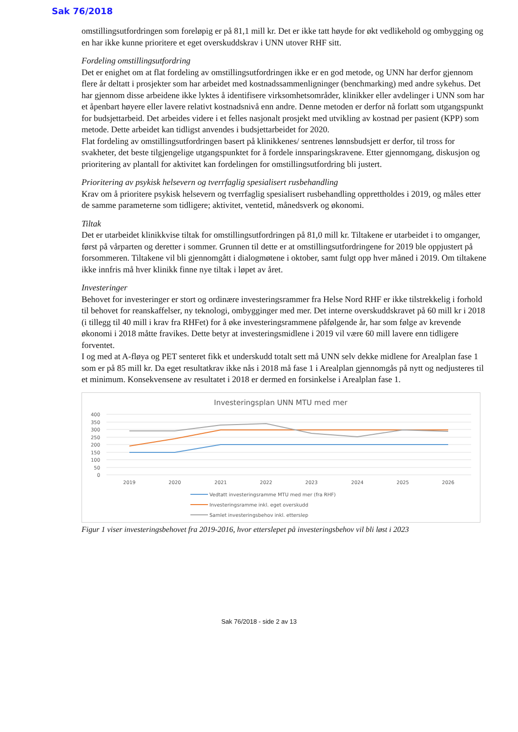Sak 76/2018
omstillingsutfordringen som foreløpig er på 81,1 mill kr. Det er ikke tatt høyde for økt vedlikehold og ombygging og en har ikke kunne prioritere et eget overskuddskrav i UNN utover RHF sitt.
Fordeling omstillingsutfordring
Det er enighet om at flat fordeling av omstillingsutfordringen ikke er en god metode, og UNN har derfor gjennom flere år deltatt i prosjekter som har arbeidet med kostnadssammenligninger (benchmarking) med andre sykehus. Det har gjennom disse arbeidene ikke lyktes å identifisere virksomhetsområder, klinikker eller avdelinger i UNN som har et åpenbart høyere eller lavere relativt kostnadsnivå enn andre. Denne metoden er derfor nå forlatt som utgangspunkt for budsjettarbeid. Det arbeides videre i et felles nasjonalt prosjekt med utvikling av kostnad per pasient (KPP) som metode. Dette arbeidet kan tidligst anvendes i budsjettarbeidet for 2020.
Flat fordeling av omstillingsutfordringen basert på klinikkenes/ sentrenes lønnsbudsjett er derfor, til tross for svakheter, det beste tilgjengelige utgangspunktet for å fordele innsparingskravene. Etter gjennomgang, diskusjon og prioritering av plantall for aktivitet kan fordelingen for omstillingsutfordring bli justert.
Prioritering av psykisk helsevern og tverrfaglig spesialisert rusbehandling
Krav om å prioritere psykisk helsevern og tverrfaglig spesialisert rusbehandling opprettholdes i 2019, og måles etter de samme parameterne som tidligere; aktivitet, ventetid, månedsverk og økonomi.
Tiltak
Det er utarbeidet klinikkvise tiltak for omstillingsutfordringen på 81,0 mill kr. Tiltakene er utarbeidet i to omganger, først på vårparten og deretter i sommer. Grunnen til dette er at omstillingsutfordringene for 2019 ble oppjustert på forsommeren. Tiltakene vil bli gjennomgått i dialogmøtene i oktober, samt fulgt opp hver måned i 2019. Om tiltakene ikke innfris må hver klinikk finne nye tiltak i løpet av året.
Investeringer
Behovet for investeringer er stort og ordinære investeringsrammer fra Helse Nord RHF er ikke tilstrekkelig i forhold til behovet for reanskaffelser, ny teknologi, ombygginger med mer. Det interne overskuddskravet på 60 mill kr i 2018 (i tillegg til 40 mill i krav fra RHFet) for å øke investeringsrammene påfølgende år, har som følge av krevende økonomi i 2018 måtte fravikes. Dette betyr at investeringsmidlene i 2019 vil være 60 mill lavere enn tidligere forventet.
I og med at A-fløya og PET senteret fikk et underskudd totalt sett må UNN selv dekke midlene for Arealplan fase 1 som er på 85 mill kr. Da eget resultatkrav ikke nås i 2018 må fase 1 i Arealplan gjennomgås på nytt og nedjusteres til et minimum. Konsekvensene av resultatet i 2018 er dermed en forsinkelse i Arealplan fase 1.
Investeringsplan UNN MTU med mer
400
350
300
250
200
150
100
50
0
2019
2020
2021
2022
2023
2024
2025
2026
Vedtatt investeringsramme MTU med mer (fra RHF)
Investeringsramme inkl. eget overskudd
Samlet investeringsbehov inkl. etterslep
Figur 1 viser investeringsbehovet fra 2019-2016, hvor etterslepet på investeringsbehov vil bli løst i 2023
Sak 76/2018 - side 2 av 13